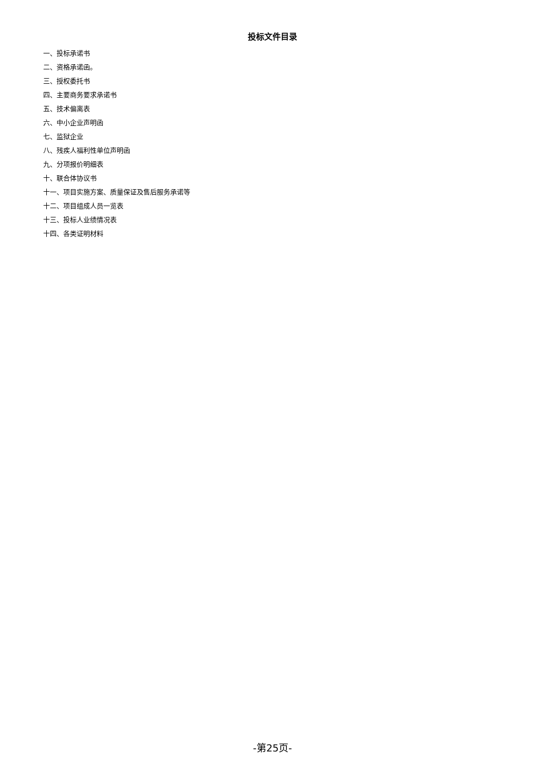投标文件目录
一、投标承诺书
二、资格承诺函。
三、授权委托书
四、主要商务要求承诺书
五、技术偏离表
六、中小企业声明函
七、监狱企业
八、残疾人福利性单位声明函
九、分项报价明细表
十、联合体协议书
十一、项目实施方案、质量保证及售后服务承诺等
十二、项目组成人员一览表
十三、投标人业绩情况表
十四、各类证明材料
-第25页-